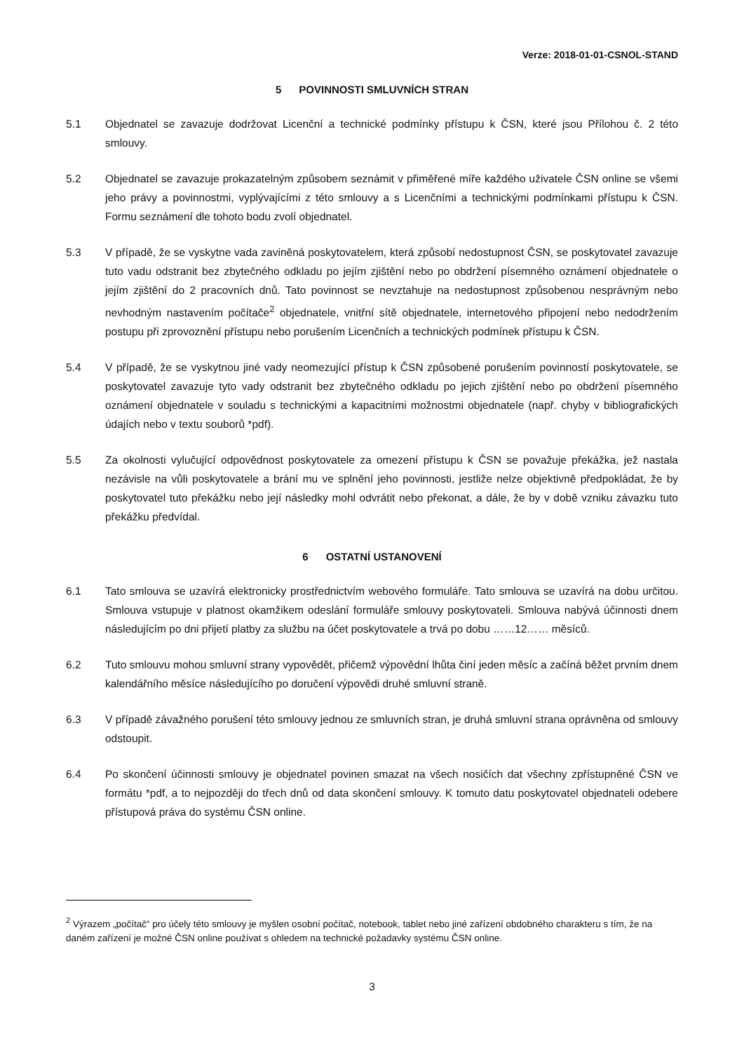Verze: 2018-01-01-CSNOL-STAND
5 POVINNOSTI SMLUVNÍCH STRAN
5.1 Objednatel se zavazuje dodržovat Licenční a technické podmínky přístupu k ČSN, které jsou Přílohou č. 2 této smlouvy.
5.2 Objednatel se zavazuje prokazatelným způsobem seznámit v přiměřené míře každého uživatele ČSN online se všemi jeho právy a povinnostmi, vyplývajícími z této smlouvy a s Licenčními a technickými podmínkami přístupu k ČSN. Formu seznámení dle tohoto bodu zvolí objednatel.
5.3 V případě, že se vyskytne vada zaviněná poskytovatelem, která způsobí nedostupnost ČSN, se poskytovatel zavazuje tuto vadu odstranit bez zbytečného odkladu po jejím zjištění nebo po obdržení písemného oznámení objednatele o jejím zjištění do 2 pracovních dnů. Tato povinnost se nevztahuje na nedostupnost způsobenou nesprávným nebo nevhodným nastavením počítače<sup>2</sup> objednatele, vnitřní sítě objednatele, internetového připojení nebo nedodržením postupu při zprovoznění přístupu nebo porušením Licenčních a technických podmínek přístupu k ČSN.
5.4 V případě, že se vyskytnou jiné vady neomezující přístup k ČSN způsobené porušením povinností poskytovatele, se poskytovatel zavazuje tyto vady odstranit bez zbytečného odkladu po jejich zjištění nebo po obdržení písemného oznámení objednatele v souladu s technickými a kapacitními možnostmi objednatele (např. chyby v bibliografických údajích nebo v textu souborů *pdf).
5.5 Za okolnosti vylučující odpovědnost poskytovatele za omezení přístupu k ČSN se považuje překážka, jež nastala nezávisle na vůli poskytovatele a brání mu ve splnění jeho povinnosti, jestliže nelze objektivně předpokládat, že by poskytovatel tuto překážku nebo její následky mohl odvrátit nebo překonat, a dále, že by v době vzniku závazku tuto překážku předvídal.
6 OSTATNÍ USTANOVENÍ
6.1 Tato smlouva se uzavírá elektronicky prostřednictvím webového formuláře. Tato smlouva se uzavírá na dobu určitou. Smlouva vstupuje v platnost okamžikem odeslání formuláře smlouvy poskytovateli. Smlouva nabývá účinnosti dnem následujícím po dni přijetí platby za službu na účet poskytovatele a trvá po dobu ……12…… měsíců.
6.2 Tuto smlouvu mohou smluvní strany vypovědět, přičemž výpovědní lhůta činí jeden měsíc a začíná běžet prvním dnem kalendářního měsíce následujícího po doručení výpovědi druhé smluvní straně.
6.3 V případě závažného porušení této smlouvy jednou ze smluvních stran, je druhá smluvní strana oprávněna od smlouvy odstoupit.
6.4 Po skončení účinnosti smlouvy je objednatel povinen smazat na všech nosičích dat všechny zpřístupněné ČSN ve formátu *pdf, a to nejpozději do třech dnů od data skončení smlouvy. K tomuto datu poskytovatel objednateli odebere přístupová práva do systému ČSN online.
<sup>2</sup> Výrazem „počítač“ pro účely této smlouvy je myšlen osobní počítač, notebook, tablet nebo jiné zařízení obdobného charakteru s tím, že na daném zařízení je možné ČSN online používat s ohledem na technické požadavky systému ČSN online.
3